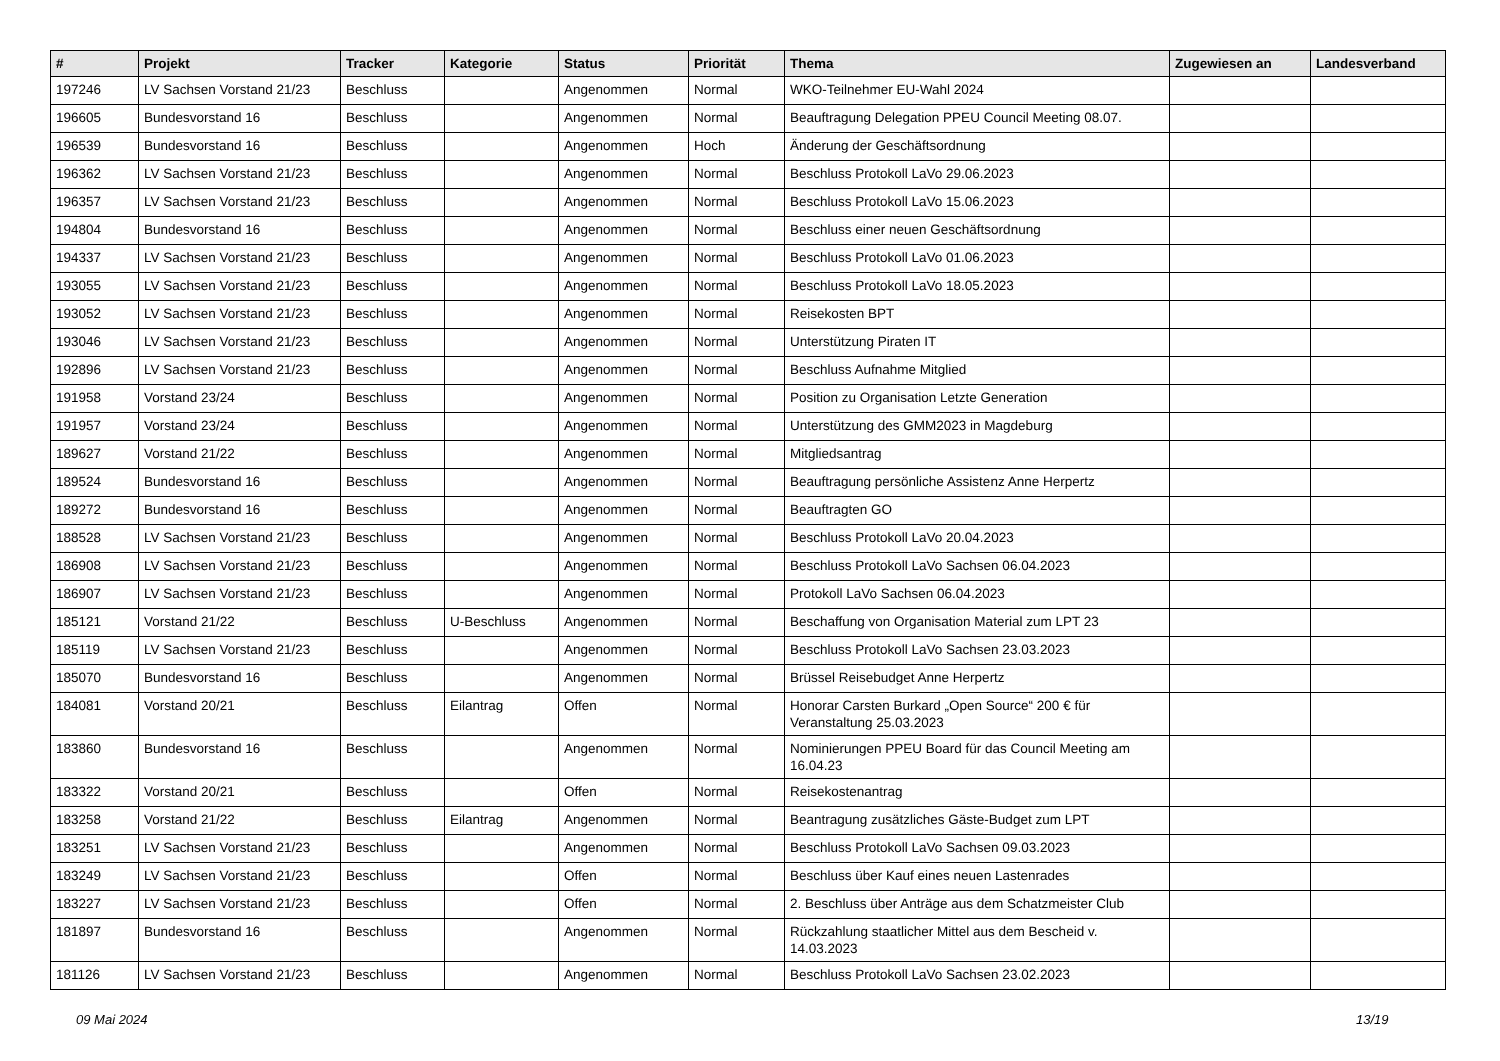| # | Projekt | Tracker | Kategorie | Status | Priorität | Thema | Zugewiesen an | Landesverband |
| --- | --- | --- | --- | --- | --- | --- | --- | --- |
| 197246 | LV Sachsen Vorstand 21/23 | Beschluss | | Angenommen | Normal | WKO-Teilnehmer EU-Wahl 2024 | | |
| 196605 | Bundesvorstand 16 | Beschluss | | Angenommen | Normal | Beauftragung Delegation PPEU Council Meeting 08.07. | | |
| 196539 | Bundesvorstand 16 | Beschluss | | Angenommen | Hoch | Änderung der Geschäftsordnung | | |
| 196362 | LV Sachsen Vorstand 21/23 | Beschluss | | Angenommen | Normal | Beschluss Protokoll LaVo 29.06.2023 | | |
| 196357 | LV Sachsen Vorstand 21/23 | Beschluss | | Angenommen | Normal | Beschluss Protokoll LaVo 15.06.2023 | | |
| 194804 | Bundesvorstand 16 | Beschluss | | Angenommen | Normal | Beschluss einer neuen Geschäftsordnung | | |
| 194337 | LV Sachsen Vorstand 21/23 | Beschluss | | Angenommen | Normal | Beschluss Protokoll LaVo 01.06.2023 | | |
| 193055 | LV Sachsen Vorstand 21/23 | Beschluss | | Angenommen | Normal | Beschluss Protokoll LaVo 18.05.2023 | | |
| 193052 | LV Sachsen Vorstand 21/23 | Beschluss | | Angenommen | Normal | Reisekosten BPT | | |
| 193046 | LV Sachsen Vorstand 21/23 | Beschluss | | Angenommen | Normal | Unterstützung Piraten IT | | |
| 192896 | LV Sachsen Vorstand 21/23 | Beschluss | | Angenommen | Normal | Beschluss Aufnahme Mitglied | | |
| 191958 | Vorstand 23/24 | Beschluss | | Angenommen | Normal | Position zu Organisation Letzte Generation | | |
| 191957 | Vorstand 23/24 | Beschluss | | Angenommen | Normal | Unterstützung des GMM2023 in Magdeburg | | |
| 189627 | Vorstand 21/22 | Beschluss | | Angenommen | Normal | Mitgliedsantrag | | |
| 189524 | Bundesvorstand 16 | Beschluss | | Angenommen | Normal | Beauftragung persönliche Assistenz Anne Herpertz | | |
| 189272 | Bundesvorstand 16 | Beschluss | | Angenommen | Normal | Beauftragten GO | | |
| 188528 | LV Sachsen Vorstand 21/23 | Beschluss | | Angenommen | Normal | Beschluss Protokoll LaVo 20.04.2023 | | |
| 186908 | LV Sachsen Vorstand 21/23 | Beschluss | | Angenommen | Normal | Beschluss Protokoll LaVo Sachsen 06.04.2023 | | |
| 186907 | LV Sachsen Vorstand 21/23 | Beschluss | | Angenommen | Normal | Protokoll LaVo Sachsen 06.04.2023 | | |
| 185121 | Vorstand 21/22 | Beschluss | U-Beschluss | Angenommen | Normal | Beschaffung von Organisation Material zum LPT 23 | | |
| 185119 | LV Sachsen Vorstand 21/23 | Beschluss | | Angenommen | Normal | Beschluss Protokoll LaVo Sachsen 23.03.2023 | | |
| 185070 | Bundesvorstand 16 | Beschluss | | Angenommen | Normal | Brüssel Reisebudget Anne Herpertz | | |
| 184081 | Vorstand 20/21 | Beschluss | Eilantrag | Offen | Normal | Honorar Carsten Burkard „Open Source“ 200 € für Veranstaltung 25.03.2023 | | |
| 183860 | Bundesvorstand 16 | Beschluss | | Angenommen | Normal | Nominierungen PPEU Board für das Council Meeting am 16.04.23 | | |
| 183322 | Vorstand 20/21 | Beschluss | | Offen | Normal | Reisekostenantrag | | |
| 183258 | Vorstand 21/22 | Beschluss | Eilantrag | Angenommen | Normal | Beantragung zusätzliches Gäste-Budget zum LPT | | |
| 183251 | LV Sachsen Vorstand 21/23 | Beschluss | | Angenommen | Normal | Beschluss Protokoll LaVo Sachsen 09.03.2023 | | |
| 183249 | LV Sachsen Vorstand 21/23 | Beschluss | | Offen | Normal | Beschluss über Kauf eines neuen Lastenrades | | |
| 183227 | LV Sachsen Vorstand 21/23 | Beschluss | | Offen | Normal | 2. Beschluss über Anträge aus dem Schatzmeister Club | | |
| 181897 | Bundesvorstand 16 | Beschluss | | Angenommen | Normal | Rückzahlung staatlicher Mittel aus dem Bescheid v. 14.03.2023 | | |
| 181126 | LV Sachsen Vorstand 21/23 | Beschluss | | Angenommen | Normal | Beschluss Protokoll LaVo Sachsen 23.02.2023 | | |
09 Mai 2024 13/19